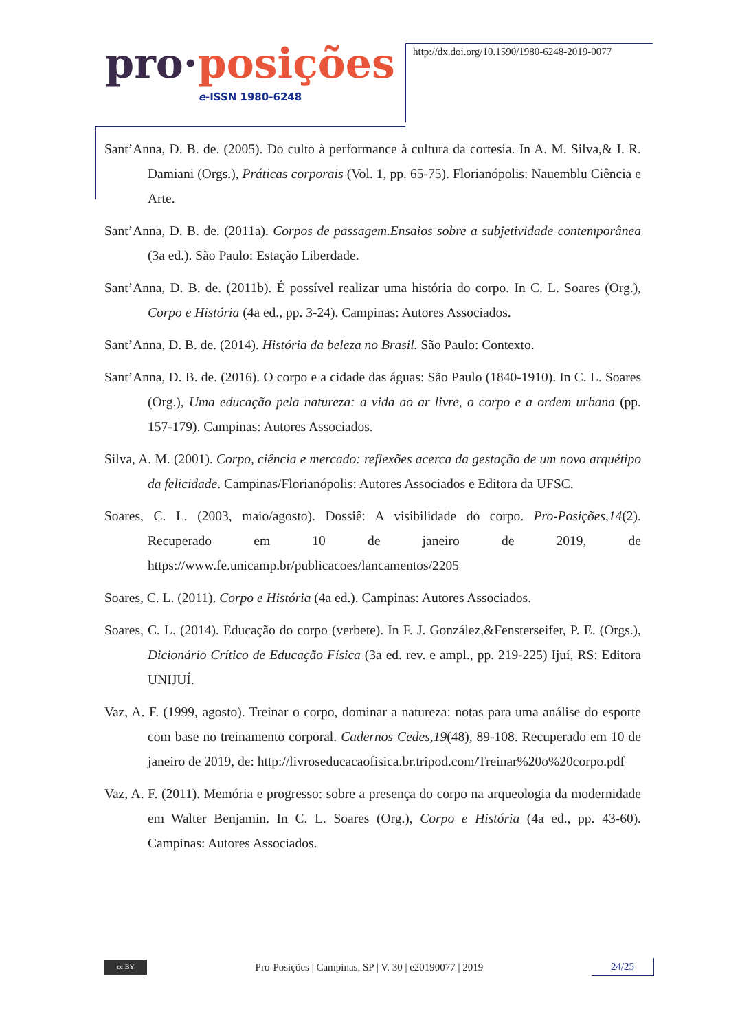pro·posições
e-ISSN 1980-6248
http://dx.doi.org/10.1590/1980-6248-2019-0077
Sant’Anna, D. B. de. (2005). Do culto à performance à cultura da cortesia. In A. M. Silva,& I. R. Damiani (Orgs.), Práticas corporais (Vol. 1, pp. 65-75). Florianópolis: Nauemblu Ciência e Arte.
Sant’Anna, D. B. de. (2011a). Corpos de passagem.Ensaios sobre a subjetividade contemporânea (3a ed.). São Paulo: Estação Liberdade.
Sant’Anna, D. B. de. (2011b). É possível realizar uma história do corpo. In C. L. Soares (Org.), Corpo e História (4a ed., pp. 3-24). Campinas: Autores Associados.
Sant’Anna, D. B. de. (2014). História da beleza no Brasil. São Paulo: Contexto.
Sant’Anna, D. B. de. (2016). O corpo e a cidade das águas: São Paulo (1840-1910). In C. L. Soares (Org.), Uma educação pela natureza: a vida ao ar livre, o corpo e a ordem urbana (pp. 157-179). Campinas: Autores Associados.
Silva, A. M. (2001). Corpo, ciência e mercado: reflexões acerca da gestação de um novo arquétipo da felicidade. Campinas/Florianópolis: Autores Associados e Editora da UFSC.
Soares, C. L. (2003, maio/agosto). Dossiê: A visibilidade do corpo. Pro-Posições,14(2). Recuperado em 10 de janeiro de 2019, de https://www.fe.unicamp.br/publicacoes/lancamentos/2205
Soares, C. L. (2011). Corpo e História (4a ed.). Campinas: Autores Associados.
Soares, C. L. (2014). Educação do corpo (verbete). In F. J. González,&Fensterseifer, P. E. (Orgs.), Dicionário Crítico de Educação Física (3a ed. rev. e ampl., pp. 219-225) Ijuí, RS: Editora UNIJUÍ.
Vaz, A. F. (1999, agosto). Treinar o corpo, dominar a natureza: notas para uma análise do esporte com base no treinamento corporal. Cadernos Cedes,19(48), 89-108. Recuperado em 10 de janeiro de 2019, de: http://livroseducacaofisica.br.tripod.com/Treinar%20o%20corpo.pdf
Vaz, A. F. (2011). Memória e progresso: sobre a presença do corpo na arqueologia da modernidade em Walter Benjamin. In C. L. Soares (Org.), Corpo e História (4a ed., pp. 43-60). Campinas: Autores Associados.
cc BY
Pro-Posições | Campinas, SP | V. 30 | e20190077 | 2019
24/25